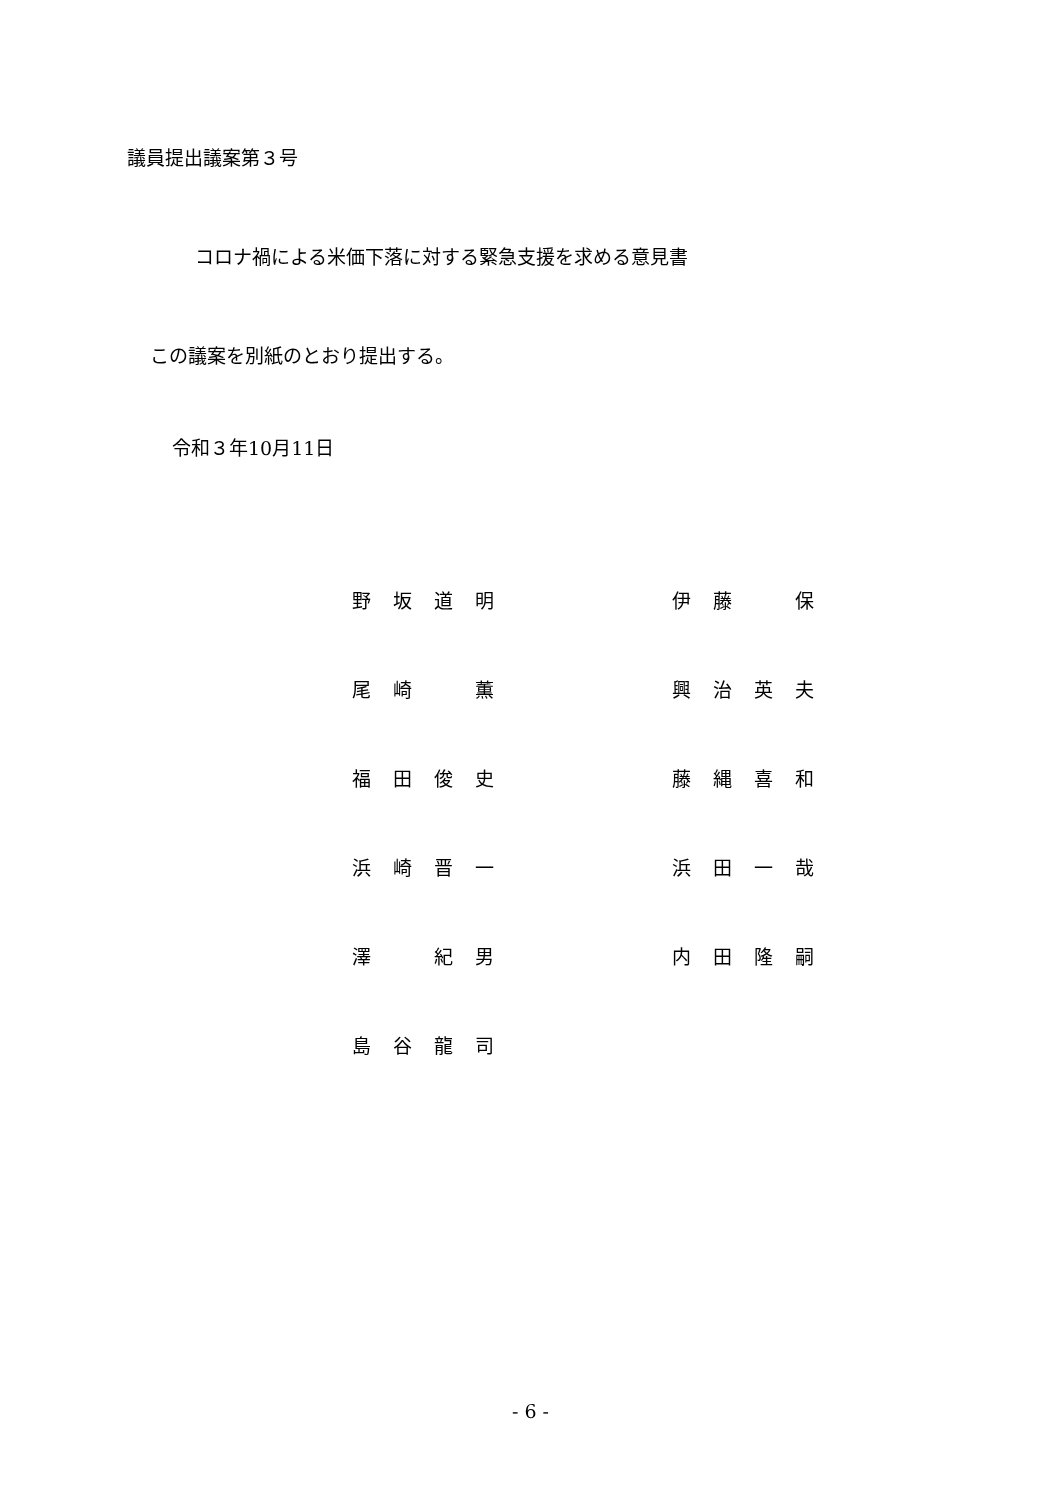議員提出議案第３号
コロナ禍による米価下落に対する緊急支援を求める意見書
この議案を別紙のとおり提出する。
令和３年10月11日
| 野坂道明 | | 伊藤 保 |
| 尾崎 薫 | | 興治英夫 |
| 福田俊史 | | 藤縄喜和 |
| 浜崎晋一 | | 浜田一哉 |
| 澤 紀男 | | 内田隆嗣 |
| 島谷龍司 | | |
- 6 -